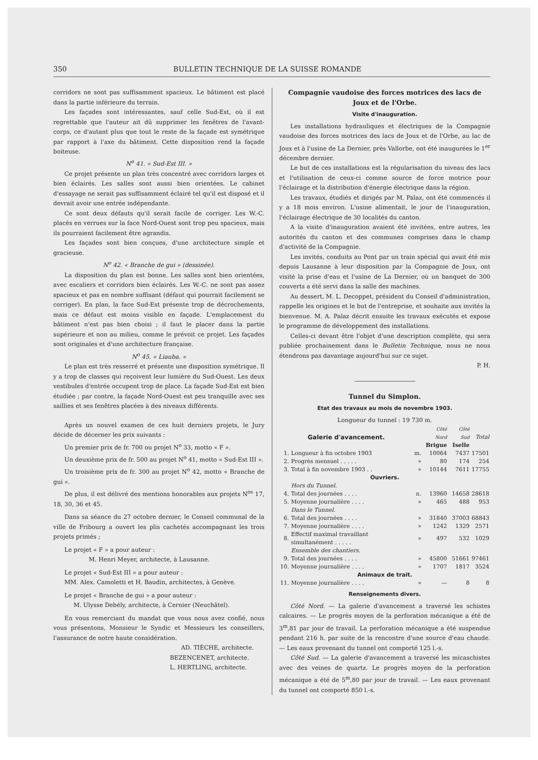350 BULLETIN TECHNIQUE DE LA SUISSE ROMANDE
corridors ne sont pas suffisamment spacieux. Le bâtiment est placé dans la partie inférieure du terrain.
Les façades sont intéressantes, sauf celle Sud-Est, où il est regrettable que l'auteur ait dû supprimer les fenêtres de l'avant-corps, ce d'autant plus que tout le reste de la façade est symétrique par rapport à l'axe du bâtiment. Cette disposition rend la façade boiteuse.
N<sup>o</sup> 41. « Sud-Est III. »
Ce projet présente un plan très concentré avec corridors larges et bien éclairés. Les salles sont aussi bien orientées. Le cabinet d'essayage ne serait pas suffisamment éclairé tel qu'il est disposé et il devrait avoir une entrée indépendante.
Ce sont deux défauts qu'il serait facile de corriger. Les W.-C. placés en verrues sur la face Nord-Ouest sont trop peu spacieux, mais ils pourraient facilement être agrandis.
Les façades sont bien conçues, d'une architecture simple et gracieuse.
N<sup>o</sup> 42. « Branche de gui » (dessinée).
La disposition du plan est bonne. Les salles sont bien orientées, avec escaliers et corridors bien éclairés. Les W.-C. ne sont pas assez spacieux et pas en nombre suffisant (défaut qui pourrait facilement se corriger). En plan, la face Sud-Est présente trop de décrochements, mais ce défaut est moins visible en façade. L'emplacement du bâtiment n'est pas bien choisi ; il faut le placer dans la partie supérieure et non au milieu, comme le prévoit ce projet. Les façades sont originales et d'une architecture française.
N<sup>o</sup> 45. « Liauba. »
Le plan est très resserré et présente une disposition symétrique. Il y a trop de classes qui reçoivent leur lumière du Sud-Ouest. Les deux vestibules d'entrée occupent trop de place. La façade Sud-Est est bien étudiée ; par contre, la façade Nord-Ouest est peu tranquille avec ses saillies et ses fenêtres placées à des niveaux différents.
Après un nouvel examen de ces huit derniers projets, le Jury décide de décerner les prix suivants :
Un premier prix de fr. 700 ou projet N<sup>o</sup> 33, motto « F ».
Un deuxième prix de fr. 500 au projet N<sup>o</sup> 41, motto « Sud-Est III ».
Un troisième prix de fr. 300 au projet N<sup>o</sup> 42, motto « Branche de gui ».
De plus, il est délivré des mentions honorables aux projets N<sup>os</sup> 17, 18, 30, 36 et 45.
Dans sa séance du 27 octobre dernier, le Conseil communal de la ville de Fribourg a ouvert les plis cachetés accompagnant les trois projets primés ;
Le projet « F » a pour auteur :
M. Henri Meyer, architecte, à Lausanne.
Le projet « Sud-Est III » a pour auteur :
MM. Alex. Camoletti et H. Baudin, architectes, à Genève.
Le projet « Branche de gui » a pour auteur :
M. Ulysse Debély, architecte, à Cernier (Neuchâtel).
En vous remerciant du mandat que vous nous avez confié, nous vous présentons, Monsieur le Syndic et Messieurs les conseillers, l'assurance de notre haute considération.
AD. TIÈCHE, architecte.
BEZENCENET, architecte.
L. HERTLING, architecte.
Compagnie vaudoise des forces motrices des lacs de Joux et de l'Orbe.
Visite d'inauguration.
Les installations hydrauliques et électriques de la Compagnie vaudoise des forces motrices des lacs de Joux et de l'Orbe, au lac de Joux et à l'usine de La Dernier, près Vallorbe, ont été inaugurées le 1<sup>er</sup> décembre dernier.
Le but de ces installations est la régularisation du niveau des lacs et l'utilisation de ceux-ci comme source de force motrice pour l'éclairage et la distribution d'énergie électrique dans la région.
Les travaux, étudiés et dirigés par M. Palaz, ont été commencés il y a 18 mois environ. L'usine alimentait, le jour de l'inauguration, l'éclairage électrique de 30 localités du canton.
A la visite d'inauguration avaient été invitées, entre autres, les autorités du canton et des communes comprises dans le champ d'activité de la Compagnie.
Les invités, conduits au Pont par un train spécial qui avait été mis depuis Lausanne à leur disposition par la Compagnie de Joux, ont visité la prise d'eau et l'usine de La Dernier, où un banquet de 300 couverts a été servi dans la salle des machines.
Au dessert, M. L. Decoppet, président du Conseil d'administration, rappelle les origines et le but de l'entreprise, et souhaite aux invités la bienvenue. M. A. Palaz décrit ensuite les travaux exécutés et expose le programme de développement des installations.
Celles-ci devant être l'objet d'une description complète, qui sera publiée prochainement dans le Bulletin Technique, nous ne nous étendrons pas davantage aujourd'hui sur ce sujet.
P. H.
Tunnel du Simplon.
Etat des travaux au mois de novembre 1903.
Longueur du tunnel : 19 730 m.
| Galerie d'avancement. | | | Côté Nord Brigue | Côté Sud Iselle | Total |
| --- | --- | --- | --- | --- | --- |
| 1. | Longueur à fin octobre 1903 | m. | 10064 | 7437 | 17501 |
| 2. | Progrès mensuel . . . . . | » | 80 | 174 | 254 |
| 3. | Total à fin novembre 1903 . . | » | 10144 | 7611 | 17755 |
| Ouvriers. | | | | | |
| | Hors du Tunnel. | | | | |
| 4. | Total des journées . . . . | n. | 13960 | 14658 | 28618 |
| 5. | Moyenne journalière . . . . | » | 465 | 488 | 953 |
| | Dans le Tunnel. | | | | |
| 6. | Total des journées . . . . | » | 31840 | 37003 | 68843 |
| 7. | Moyenne journalière . . . . | » | 1242 | 1329 | 2571 |
| 8. | Effectif maximal travaillant simultanément . . . . . | » | 497 | 532 | 1029 |
| | Ensemble des chantiers. | | | | |
| 9. | Total des journées . . . . | » | 45800 | 51661 | 97461 |
| 10. | Moyenne journalière . . . . | » | 1707 | 1817 | 3524 |
| Animaux de trait. | | | | | |
| 11. | Moyenne journalière . . . . | » | — | 8 | 8 |
Renseignements divers.
Côté Nord. — La galerie d'avancement a traversé les schistes calcaires. — Le progrès moyen de la perforation mécanique a été de 3<sup>m</sup>,81 par jour de travail. La perforation mécanique a été suspendue pendant 216 h. par suite de la rencontre d'une source d'eau chaude. — Les eaux provenant du tunnel ont comporté 125 l.-s.
Côté Sud. — La galerie d'avancement a traversé les micaschistes avec des veines de quartz. Le progrès moyen de la perforation mécanique a été de 5<sup>m</sup>,80 par jour de travail. — Les eaux provenant du tunnel ont comporté 850 l.-s.